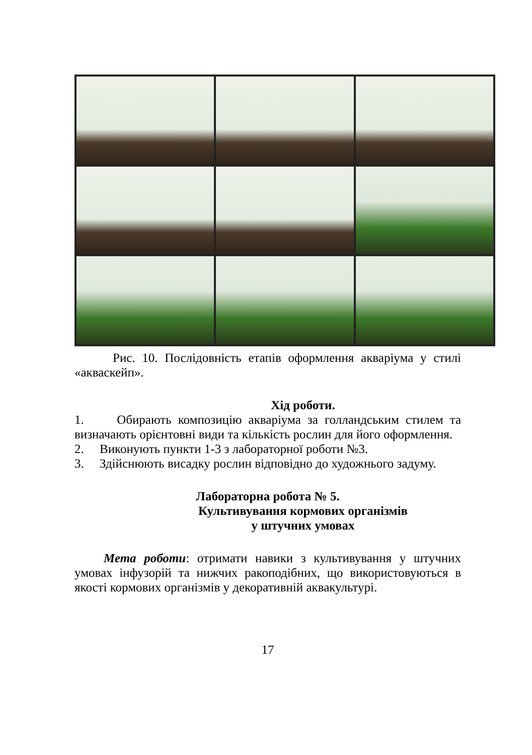Рис. 10. Послідовність етапів оформлення акваріума у стилі «акваскейп».
Хід роботи.
1. Обирають композицію акваріума за голландським стилем та визначають орієнтовні види та кількість рослин для його оформлення.
2. Виконують пункти 1-3 з лабораторної роботи №3.
3. Здійснюють висадку рослин відповідно до художнього задуму.
Лабораторна робота № 5.
Культивування кормових організмів
у штучних умовах
Мета роботи: отримати навики з культивування у штучних умовах інфузорій та нижчих ракоподібних, що використовуються в якості кормових організмів у декоративній аквакультурі.
17